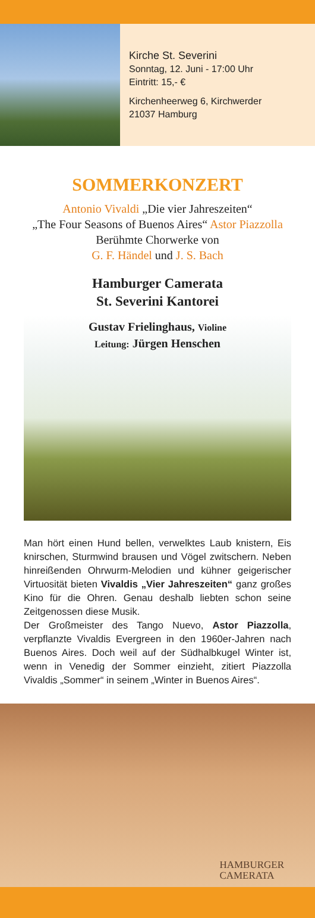Kirche St. Severini
Sonntag, 12. Juni - 17:00 Uhr
Eintritt: 15,- €
Kirchenheerweg 6, Kirchwerder
21037 Hamburg
SOMMERKONZERT
Antonio Vivaldi „Die vier Jahreszeiten“
„The Four Seasons of Buenos Aires“ Astor Piazzolla
Berühmte Chorwerke von
G. F. Händel und J. S. Bach
Hamburger Camerata
St. Severini Kantorei
Gustav Frielinghaus, Violine
Leitung: Jürgen Henschen
Man hört einen Hund bellen, verwelktes Laub knistern, Eis knirschen, Sturmwind brausen und Vögel zwitschern. Neben hinreißenden Ohrwurm-Melodien und kühner geigerischer Virtuosität bieten Vivaldis „Vier Jahreszeiten“ ganz großes Kino für die Ohren. Genau deshalb liebten schon seine Zeitgenossen diese Musik.
Der Großmeister des Tango Nuevo, Astor Piazzolla, verpflanzte Vivaldis Evergreen in den 1960er-Jahren nach Buenos Aires. Doch weil auf der Südhalbkugel Winter ist, wenn in Venedig der Sommer einzieht, zitiert Piazzolla Vivaldis „Sommer“ in seinem „Winter in Buenos Aires“.
HAMBURGER
CAMERATA